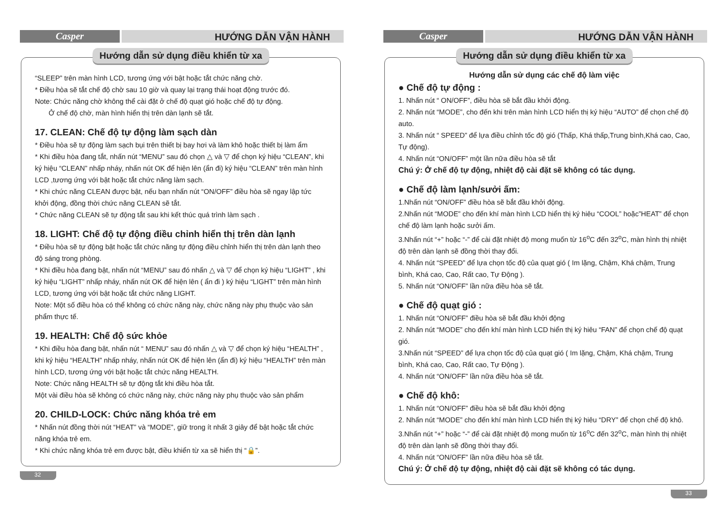Casper
HƯỚNG DẪN VẬN HÀNH
Hướng dẫn sử dụng điều khiển từ xa
“SLEEP” trên màn hình LCD, tương ứng với bật hoặc tắt chức năng chờ.
* Điều hòa sẽ tắt chế độ chờ sau 10 giờ và quay lại trạng thái hoạt động trước đó.
Note: Chức năng chờ không thể cài đặt ở chế độ quạt gió hoặc chế độ tự động.
Ở chế độ chờ, màn hình hiển thị trên dàn lạnh sẽ tắt.
17. CLEAN: Chế độ tự động làm sạch dàn
* Điều hòa sẽ tự động làm sạch bụi trên thiết bị bay hơi và làm khô hoặc thiết bị làm ẩm
* Khi điều hòa đang tắt, nhấn nút “MENU” sau đó chọn △ và ▽ để chọn ký hiệu “CLEAN”, khi ký hiệu “CLEAN” nhấp nháy, nhấn nút OK để hiện lên (ẩn đi) ký hiệu “CLEAN” trên màn hình LCD ,tương ứng với bật hoặc tắt chức năng làm sạch.
* Khi chức năng CLEAN được bật, nếu bạn nhấn nút “ON/OFF” điều hòa sẽ ngay lập tức khởi động, đồng thời chức năng CLEAN sẽ tắt.
* Chức năng CLEAN sẽ tự động tắt sau khi kết thúc quá trình làm sạch .
18. LIGHT: Chế độ tự động điều chỉnh hiển thị trên dàn lạnh
* Điều hòa sẽ tự động bật hoặc tắt chức năng tự động điều chỉnh hiển thị trên dàn lạnh theo độ sáng trong phòng.
* Khi điều hòa đang bật, nhấn nút “MENU” sau đó nhấn △ và ▽ để chọn ký hiệu “LIGHT” , khi ký hiệu “LIGHT” nhấp nháy, nhấn nút OK để hiện lên ( ẩn đi ) ký hiệu “LIGHT” trên màn hình LCD, tương ứng với bật hoặc tắt chức năng LIGHT.
Note: Một số điều hòa có thể không có chức năng này, chức năng này phụ thuộc vào sản phẩm thực tế.
19. HEALTH: Chế độ sức khỏe
* Khi điều hòa đang bật, nhấn nút “ MENU” sau đó nhấn △ và ▽ để chọn ký hiệu “HEALTH” , khi ký hiệu “HEALTH” nhấp nháy, nhấn nút OK để hiện lên (ẩn đi) ký hiệu “HEALTH” trên màn hình LCD, tương ứng với bật hoặc tắt chức năng HEALTH.
Note: Chức năng HEALTH sẽ tự động tắt khi điều hòa tắt.
Một vài điều hòa sẽ không có chức năng này, chức năng này phụ thuộc vào sản phẩm
20. CHILD-LOCK: Chức năng khóa trẻ em
* Nhấn nút đồng thời nút “HEAT” và “MODE”, giữ trong ít nhất 3 giây để bật hoặc tắt chức năng khóa trẻ em.
* Khi chức năng khóa trẻ em được bật, điều khiển từ xa sẽ hiển thị “🔒”.
32
Casper
HƯỚNG DẪN VẬN HÀNH
Hướng dẫn sử dụng điều khiển từ xa
Hướng dẫn sử dụng các chế độ làm việc
● Chế độ tự động :
1. Nhấn nút “ ON/OFF”, điều hòa sẽ bắt đầu khởi động.
2. Nhấn nút “MODE”, cho đến khi trên màn hình LCD hiển thị ký hiệu “AUTO” để chọn chế độ auto.
3. Nhấn nút “ SPEED” để lựa điều chỉnh tốc độ gió (Thấp, Khá thấp,Trung bình,Khá cao, Cao, Tự động).
4. Nhấn nút “ON/OFF” một lần nữa điều hòa sẽ tắt
Chú ý: Ở chế độ tự động, nhiệt độ cài đặt sẽ không có tác dụng.
● Chế độ làm lạnh/sưởi ấm:
1.Nhấn nút “ON/OFF” điều hòa sẽ bắt đầu khởi động.
2.Nhấn nút “MODE” cho đến khí màn hình LCD hiển thị ký hiêu “COOL” hoặc”HEAT” để chọn chế độ làm lạnh hoặc sưởi ấm.
3.Nhấn nút “+” hoặc “-” để cài đặt nhiệt độ mong muốn từ 16<sup>o</sup>C đến 32<sup>o</sup>C, màn hình thị nhiệt độ trên dàn lạnh sẽ đồng thời thay đổi.
4. Nhấn nút “SPEED” để lựa chọn tốc độ của quạt gió ( Im lặng, Chậm, Khá chậm, Trung bình, Khá cao, Cao, Rất cao, Tự Động ).
5. Nhấn nút “ON/OFF” lần nữa điều hòa sẽ tắt.
● Chế độ quạt gió :
1. Nhấn nút “ON/OFF” điều hòa sẽ bắt đầu khởi động
2. Nhấn nút “MODE” cho đến khí màn hình LCD hiển thị ký hiêu “FAN” để chọn chế độ quạt gió.
3.Nhấn nút “SPEED” để lựa chọn tốc độ của quạt gió ( Im lặng, Chậm, Khá chậm, Trung bình, Khá cao, Cao, Rất cao, Tự Động ).
4. Nhấn nút “ON/OFF” lần nữa điều hòa sẽ tắt.
● Chế độ khô:
1. Nhấn nút “ON/OFF” điều hòa sẽ bắt đầu khởi động
2. Nhấn nút “MODE” cho đến khí màn hình LCD hiển thị ký hiêu “DRY” để chọn chế độ khô.
3.Nhấn nút “+” hoặc “-” để cài đặt nhiệt độ mong muốn từ 16<sup>o</sup>C đến 32<sup>o</sup>C, màn hình thị nhiệt độ trên dàn lạnh sẽ đồng thời thay đổi.
4. Nhấn nút “ON/OFF” lần nữa điều hòa sẽ tắt.
Chú ý: Ở chế độ tự động, nhiệt độ cài đặt sẽ không có tác dụng.
33